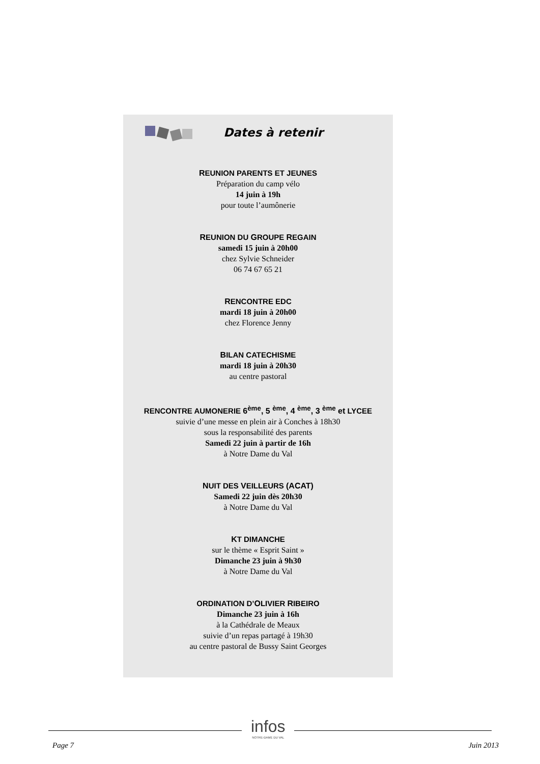Dates à retenir
REUNION PARENTS ET JEUNES
Préparation du camp vélo
14 juin à 19h
pour toute l’aumônerie
REUNION DU GROUPE REGAIN
samedi 15 juin à 20h00
chez Sylvie Schneider
06 74 67 65 21
RENCONTRE EDC
mardi 18 juin à 20h00
chez Florence Jenny
BILAN CATECHISME
mardi 18 juin à 20h30
au centre pastoral
RENCONTRE AUMONERIE 6<sup>ème</sup>, 5 <sup>ème</sup>, 4 <sup>ème</sup>, 3 <sup>ème</sup> et LYCEE
suivie d’une messe en plein air à Conches à 18h30
sous la responsabilité des parents
Samedi 22 juin à partir de 16h
à Notre Dame du Val
NUIT DES VEILLEURS (ACAT)
Samedi 22 juin dès 20h30
à Notre Dame du Val
KT DIMANCHE
sur le thème « Esprit Saint »
Dimanche 23 juin à 9h30
à Notre Dame du Val
ORDINATION D’OLIVIER RIBEIRO
Dimanche 23 juin à 16h
à la Cathédrale de Meaux
suivie d’un repas partagé à 19h30
au centre pastoral de Bussy Saint Georges
infos
NOTRE-DAME DU VAL
Page 7 Juin 2013